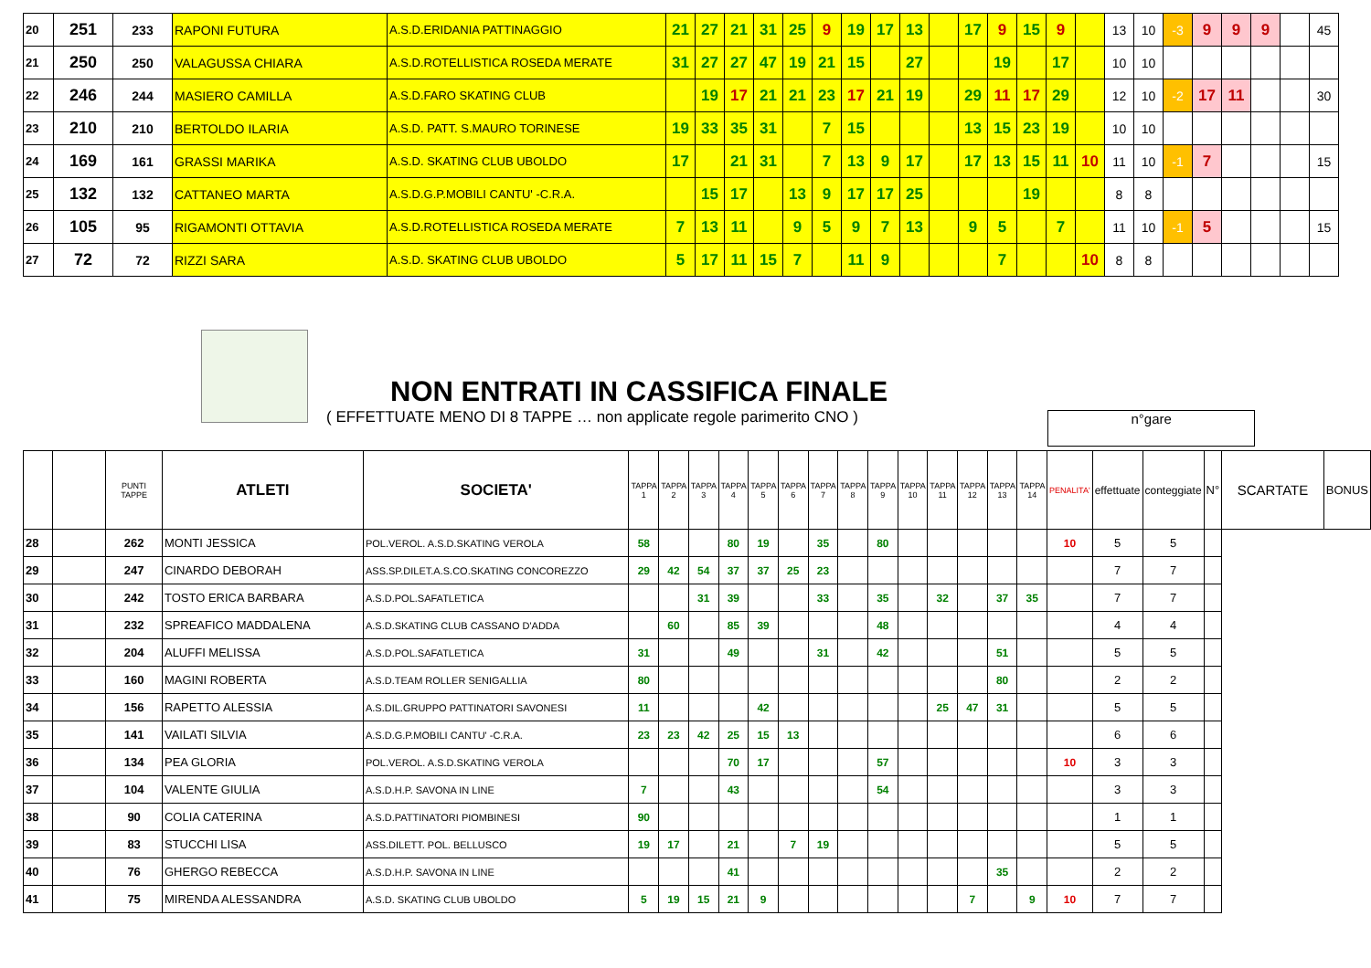| 20 | 251 | 233 | RAPONI FUTURA | A.S.D.ERIDANIA PATTINAGGIO | 21 | 27 | 21 | 31 | 25 | 9 | 19 | 17 | 13 | | 17 | 9 | 15 | 9 | | 13 | 10 | -3 | 9 | 9 | 9 | | 45 |
| 21 | 250 | 250 | VALAGUSSA CHIARA | A.S.D.ROTELLISTICA ROSEDA MERATE | 31 | 27 | 27 | 47 | 19 | 21 | 15 | | 27 | | | 19 | | 17 | | 10 | 10 | | | | | | |
| 22 | 246 | 244 | MASIERO CAMILLA | A.S.D.FARO SKATING CLUB | | 19 | 17 | 21 | 21 | 23 | 17 | 21 | 19 | | 29 | 11 | 17 | 29 | | 12 | 10 | -2 | 17 | 11 | | | 30 |
| 23 | 210 | 210 | BERTOLDO ILARIA | A.S.D. PATT. S.MAURO TORINESE | 19 | 33 | 35 | 31 | | 7 | 15 | | | | 13 | 15 | 23 | 19 | | 10 | 10 | | | | | | |
| 24 | 169 | 161 | GRASSI MARIKA | A.S.D. SKATING CLUB UBOLDO | 17 | | 21 | 31 | | 7 | 13 | 9 | 17 | | 17 | 13 | 15 | 11 | 10 | 11 | 10 | -1 | 7 | | | | 15 |
| 25 | 132 | 132 | CATTANEO MARTA | A.S.D.G.P.MOBILI CANTU' -C.R.A. | | 15 | 17 | | 13 | 9 | 17 | 17 | 25 | | | | 19 | | | 8 | 8 | | | | | | |
| 26 | 105 | 95 | RIGAMONTI OTTAVIA | A.S.D.ROTELLISTICA ROSEDA MERATE | 7 | 13 | 11 | | 9 | 5 | 9 | 7 | 13 | | 9 | 5 | | 7 | | 11 | 10 | -1 | 5 | | | | 15 |
| 27 | 72 | 72 | RIZZI SARA | A.S.D. SKATING CLUB UBOLDO | 5 | 17 | 11 | 15 | 7 | | 11 | 9 | | | | 7 | | | 10 | 8 | 8 | | | | | | |
NON ENTRATI IN CASSIFICA FINALE
( EFFETTUATE MENO DI 8 TAPPE … non applicate regole parimerito CNO )
n°gare
| | | PUNTI TAPPE | ATLETI | SOCIETA' | TAPPA 1 | TAPPA 2 | TAPPA 3 | TAPPA 4 | TAPPA 5 | TAPPA 6 | TAPPA 7 | TAPPA 8 | TAPPA 9 | TAPPA 10 | TAPPA 11 | TAPPA 12 | TAPPA 13 | TAPPA 14 | PENALITA' | effettuate | conteggiate | N° | SCARTATE | BONUS |
| --- | --- | --- | --- | --- | --- | --- | --- | --- | --- | --- | --- | --- | --- | --- | --- | --- | --- | --- | --- | --- | --- | --- | --- | --- |
| 28 | | 262 | MONTI JESSICA | POL.VEROL. A.S.D.SKATING VEROLA | 58 | | | 80 | 19 | | 35 | | 80 | | | | | | 10 | 5 | 5 | | | |
| 29 | | 247 | CINARDO DEBORAH | ASS.SP.DILET.A.S.CO.SKATING CONCOREZZO | 29 | 42 | 54 | 37 | 37 | 25 | 23 | | | | | | | | | 7 | 7 | | | |
| 30 | | 242 | TOSTO ERICA BARBARA | A.S.D.POL.SAFATLETICA | | | 31 | 39 | | | 33 | | 35 | | 32 | | 37 | 35 | | 7 | 7 | | | |
| 31 | | 232 | SPREAFICO MADDALENA | A.S.D.SKATING CLUB CASSANO D'ADDA | | 60 | | 85 | 39 | | | | 48 | | | | | | | 4 | 4 | | | |
| 32 | | 204 | ALUFFI MELISSA | A.S.D.POL.SAFATLETICA | 31 | | | 49 | | | 31 | | 42 | | | | 51 | | | 5 | 5 | | | |
| 33 | | 160 | MAGINI ROBERTA | A.S.D.TEAM ROLLER SENIGALLIA | 80 | | | | | | | | | | | | 80 | | | 2 | 2 | | | |
| 34 | | 156 | RAPETTO ALESSIA | A.S.DIL.GRUPPO PATTINATORI SAVONESI | 11 | | | | 42 | | | | | | 25 | 47 | 31 | | | 5 | 5 | | | |
| 35 | | 141 | VAILATI SILVIA | A.S.D.G.P.MOBILI CANTU' -C.R.A. | 23 | 23 | 42 | 25 | 15 | 13 | | | | | | | | | | 6 | 6 | | | |
| 36 | | 134 | PEA GLORIA | POL.VEROL. A.S.D.SKATING VEROLA | | | | 70 | 17 | | | | 57 | | | | | | 10 | 3 | 3 | | | |
| 37 | | 104 | VALENTE GIULIA | A.S.D.H.P. SAVONA IN LINE | 7 | | | 43 | | | | | 54 | | | | | | | 3 | 3 | | | |
| 38 | | 90 | COLIA CATERINA | A.S.D.PATTINATORI PIOMBINESI | 90 | | | | | | | | | | | | | | | 1 | 1 | | | |
| 39 | | 83 | STUCCHI LISA | ASS.DILETT. POL. BELLUSCO | 19 | 17 | | 21 | | 7 | 19 | | | | | | | | | 5 | 5 | | | |
| 40 | | 76 | GHERGO REBECCA | A.S.D.H.P. SAVONA IN LINE | | | | 41 | | | | | | | | | 35 | | | 2 | 2 | | | |
| 41 | | 75 | MIRENDA ALESSANDRA | A.S.D. SKATING CLUB UBOLDO | 5 | 19 | 15 | 21 | 9 | | | | | | | 7 | | 9 | 10 | 7 | 7 | | | |